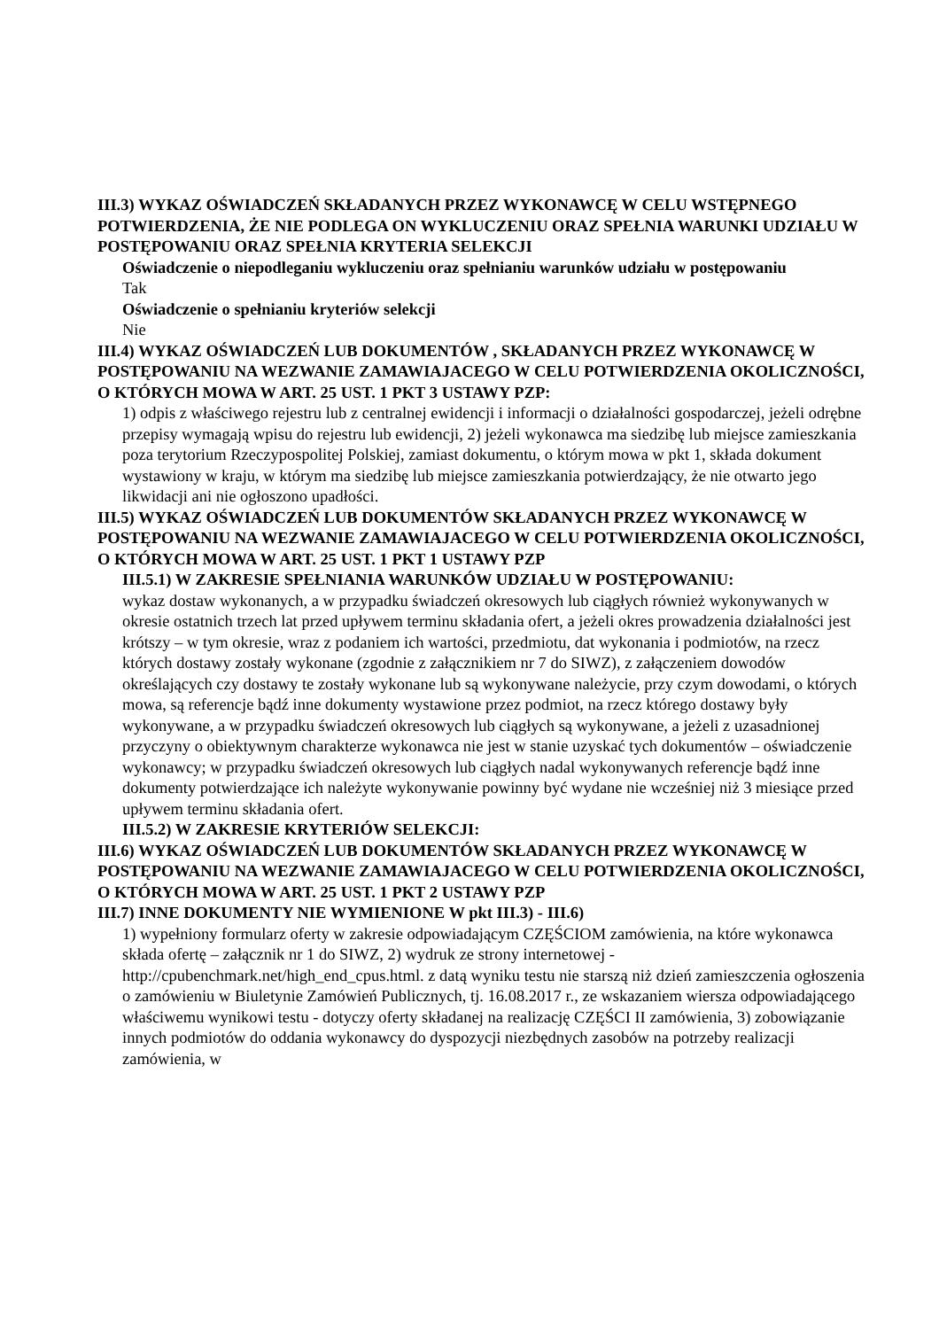III.3) WYKAZ OŚWIADCZEŃ SKŁADANYCH PRZEZ WYKONAWCĘ W CELU WSTĘPNEGO POTWIERDZENIA, ŻE NIE PODLEGA ON WYKLUCZENIU ORAZ SPEŁNIA WARUNKI UDZIAŁU W POSTĘPOWANIU ORAZ SPEŁNIA KRYTERIA SELEKCJI
Oświadczenie o niepodleganiu wykluczeniu oraz spełnianiu warunków udziału w postępowaniu
Tak
Oświadczenie o spełnianiu kryteriów selekcji
Nie
III.4) WYKAZ OŚWIADCZEŃ LUB DOKUMENTÓW , SKŁADANYCH PRZEZ WYKONAWCĘ W POSTĘPOWANIU NA WEZWANIE ZAMAWIAJACEGO W CELU POTWIERDZENIA OKOLICZNOŚCI, O KTÓRYCH MOWA W ART. 25 UST. 1 PKT 3 USTAWY PZP:
1) odpis z właściwego rejestru lub z centralnej ewidencji i informacji o działalności gospodarczej, jeżeli odrębne przepisy wymagają wpisu do rejestru lub ewidencji, 2) jeżeli wykonawca ma siedzibę lub miejsce zamieszkania poza terytorium Rzeczypospolitej Polskiej, zamiast dokumentu, o którym mowa w pkt 1, składa dokument wystawiony w kraju, w którym ma siedzibę lub miejsce zamieszkania potwierdzający, że nie otwarto jego likwidacji ani nie ogłoszono upadłości.
III.5) WYKAZ OŚWIADCZEŃ LUB DOKUMENTÓW SKŁADANYCH PRZEZ WYKONAWCĘ W POSTĘPOWANIU NA WEZWANIE ZAMAWIAJACEGO W CELU POTWIERDZENIA OKOLICZNOŚCI, O KTÓRYCH MOWA W ART. 25 UST. 1 PKT 1 USTAWY PZP
III.5.1) W ZAKRESIE SPEŁNIANIA WARUNKÓW UDZIAŁU W POSTĘPOWANIU:
wykaz dostaw wykonanych, a w przypadku świadczeń okresowych lub ciągłych również wykonywanych w okresie ostatnich trzech lat przed upływem terminu składania ofert, a jeżeli okres prowadzenia działalności jest krótszy – w tym okresie, wraz z podaniem ich wartości, przedmiotu, dat wykonania i podmiotów, na rzecz których dostawy zostały wykonane (zgodnie z załącznikiem nr 7 do SIWZ), z załączeniem dowodów określających czy dostawy te zostały wykonane lub są wykonywane należycie, przy czym dowodami, o których mowa, są referencje bądź inne dokumenty wystawione przez podmiot, na rzecz którego dostawy były wykonywane, a w przypadku świadczeń okresowych lub ciągłych są wykonywane, a jeżeli z uzasadnionej przyczyny o obiektywnym charakterze wykonawca nie jest w stanie uzyskać tych dokumentów – oświadczenie wykonawcy; w przypadku świadczeń okresowych lub ciągłych nadal wykonywanych referencje bądź inne dokumenty potwierdzające ich należyte wykonywanie powinny być wydane nie wcześniej niż 3 miesiące przed upływem terminu składania ofert.
III.5.2) W ZAKRESIE KRYTERIÓW SELEKCJI:
III.6) WYKAZ OŚWIADCZEŃ LUB DOKUMENTÓW SKŁADANYCH PRZEZ WYKONAWCĘ W POSTĘPOWANIU NA WEZWANIE ZAMAWIAJACEGO W CELU POTWIERDZENIA OKOLICZNOŚCI, O KTÓRYCH MOWA W ART. 25 UST. 1 PKT 2 USTAWY PZP
III.7) INNE DOKUMENTY NIE WYMIENIONE W pkt III.3) - III.6)
1) wypełniony formularz oferty w zakresie odpowiadającym CZĘŚCIOM zamówienia, na które wykonawca składa ofertę – załącznik nr 1 do SIWZ, 2) wydruk ze strony internetowej - http://cpubenchmark.net/high_end_cpus.html. z datą wyniku testu nie starszą niż dzień zamieszczenia ogłoszenia o zamówieniu w Biuletynie Zamówień Publicznych, tj. 16.08.2017 r., ze wskazaniem wiersza odpowiadającego właściwemu wynikowi testu - dotyczy oferty składanej na realizację CZĘŚCI II zamówienia, 3) zobowiązanie innych podmiotów do oddania wykonawcy do dyspozycji niezbędnych zasobów na potrzeby realizacji zamówienia, w